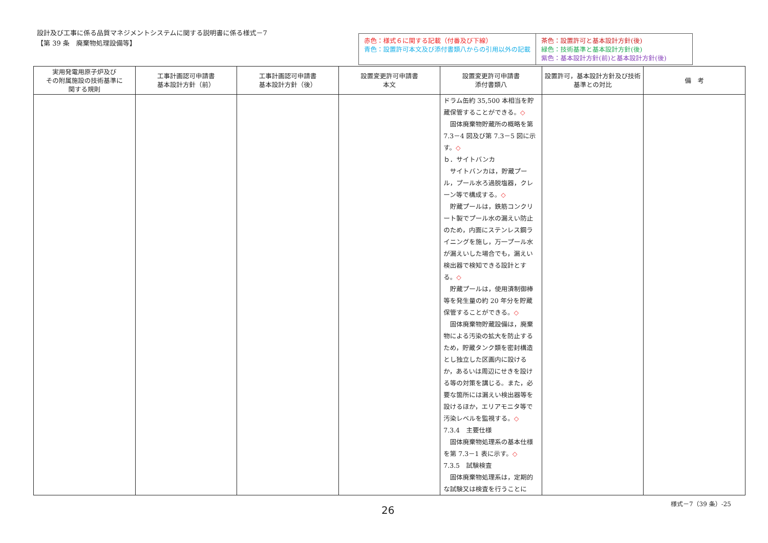設計及び工事に係る品質マネジメントシステムに関する説明書に係る様式－7
【第 39 条　廃棄物処理設備等】
赤色：様式６に関する記載（付番及び下線）
青色：設置許可本文及び添付書類八からの引用以外の記載
茶色：設置許可と基本設計方針(後)
緑色：技術基準と基本設計方針(後)
紫色：基本設計方針(前)と基本設計方針(後)
| 実用発電用原子炉及び その附属施設の技術基準に 関する規則 | 工事計画認可申請書 基本設計方針（前） | 工事計画認可申請書 基本設計方針（後） | 設置変更許可申請書 本文 | 設置変更許可申請書 添付書類八 | 設置許可，基本設計方針及び技術基準との対比 | 備 考 |
| --- | --- | --- | --- | --- | --- | --- |
| | | | | ドラム缶約 35,500 本相当を貯蔵保管することができる。 ◇ 固体廃棄物貯蔵所の概略を第 7.3－4 図及び第 7.3－5 図に示す。 ◇ ｂ．サイトバンカ サイトバンカは，貯蔵プール，プール水ろ過脱塩器，クレーン等で構成する。 ◇ 貯蔵プールは，鉄筋コンクリート製でプール水の漏えい防止のため，内面にステンレス鋼ライニングを施し，万一プール水が漏えいした場合でも，漏えい検出器で検知できる設計とする。 ◇ 貯蔵プールは，使用済制御棒等を発生量の約 20 年分を貯蔵保管することができる。 ◇ 固体廃棄物貯蔵設備は，廃棄物による汚染の拡大を防止するため，貯蔵タンク類を密封構造とし独立した区画内に設けるか，あるいは周辺にせきを設ける等の対策を講じる。また，必要な箇所には漏えい検出器等を設けるほか，エリアモニタ等で汚染レベルを監視する。 ◇ 7.3.4 主要仕様 固体廃棄物処理系の基本仕様を第 7.3－1 表に示す。 ◇ 7.3.5 試験検査 固体廃棄物処理系は，定期的な試験又は検査を行うことに | | |
様式－7（39 条）-25
26